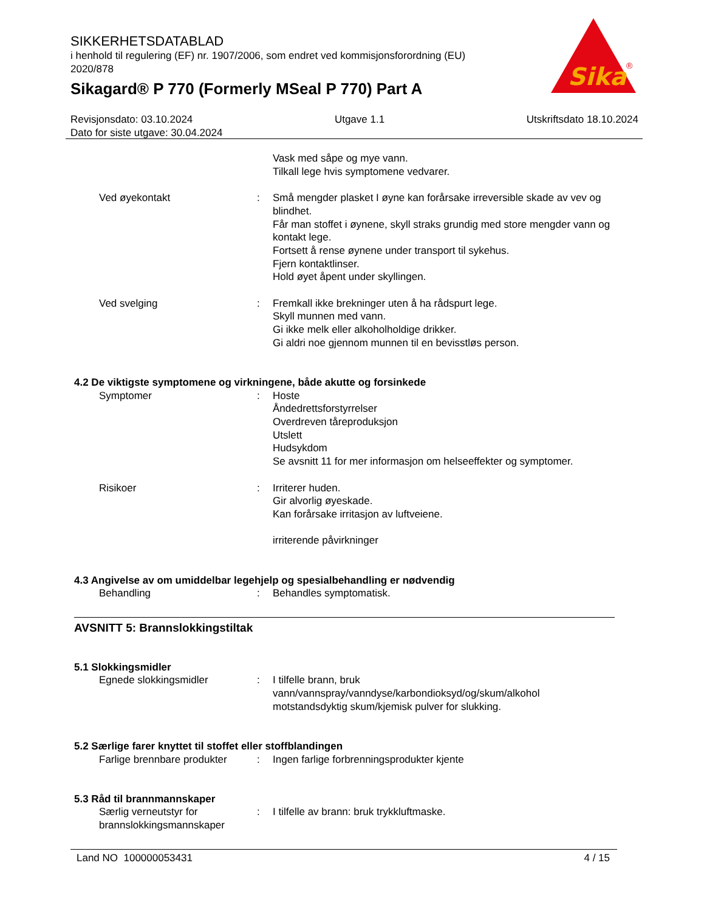SIKKERHETSDATABLAD
i henhold til regulering (EF) nr. 1907/2006, som endret ved kommisjonsforordning (EU) 2020/878
Sikagard® P 770 (Formerly MSeal P 770) Part A
Sika
®
Revisjonsdato: 03.10.2024 Utgave 1.1 Utskriftsdato 18.10.2024
Dato for siste utgave: 30.04.2024
Vask med såpe og mye vann.
Tilkall lege hvis symptomene vedvarer.
Ved øyekontakt : Små mengder plasket I øyne kan forårsake irreversible skade av vev og blindhet.
Får man stoffet i øynene, skyll straks grundig med store mengder vann og kontakt lege.
Fortsett å rense øynene under transport til sykehus.
Fjern kontaktlinser.
Hold øyet åpent under skyllingen.
Ved svelging : Fremkall ikke brekninger uten å ha rådspurt lege.
Skyll munnen med vann.
Gi ikke melk eller alkoholholdige drikker.
Gi aldri noe gjennom munnen til en bevisstløs person.
4.2 De viktigste symptomene og virkningene, både akutte og forsinkede
Symptomer : Hoste
Åndedrettsforstyrrelser
Overdreven tåreproduksjon
Utslett
Hudsykdom
Se avsnitt 11 for mer informasjon om helseeffekter og symptomer.
Risikoer : Irriterer huden.
Gir alvorlig øyeskade.
Kan forårsake irritasjon av luftveiene.
irriterende påvirkninger
4.3 Angivelse av om umiddelbar legehjelp og spesialbehandling er nødvendig
Behandling : Behandles symptomatisk.
AVSNITT 5: Brannslokkingstiltak
5.1 Slokkingsmidler
Egnede slokkingsmidler : I tilfelle brann, bruk vann/vannspray/vanndyse/karbondioksyd/og/skum/alkohol motstandsdyktig skum/kjemisk pulver for slukking.
5.2 Særlige farer knyttet til stoffet eller stoffblandingen
Farlige brennbare produkter
: Ingen farlige forbrenningsprodukter kjente
5.3 Råd til brannmannskaper
Særlig verneutstyr for brannslokkingsmannskaper
: I tilfelle av brann: bruk trykkluftmaske.
Land NO 100000053431 4 / 15